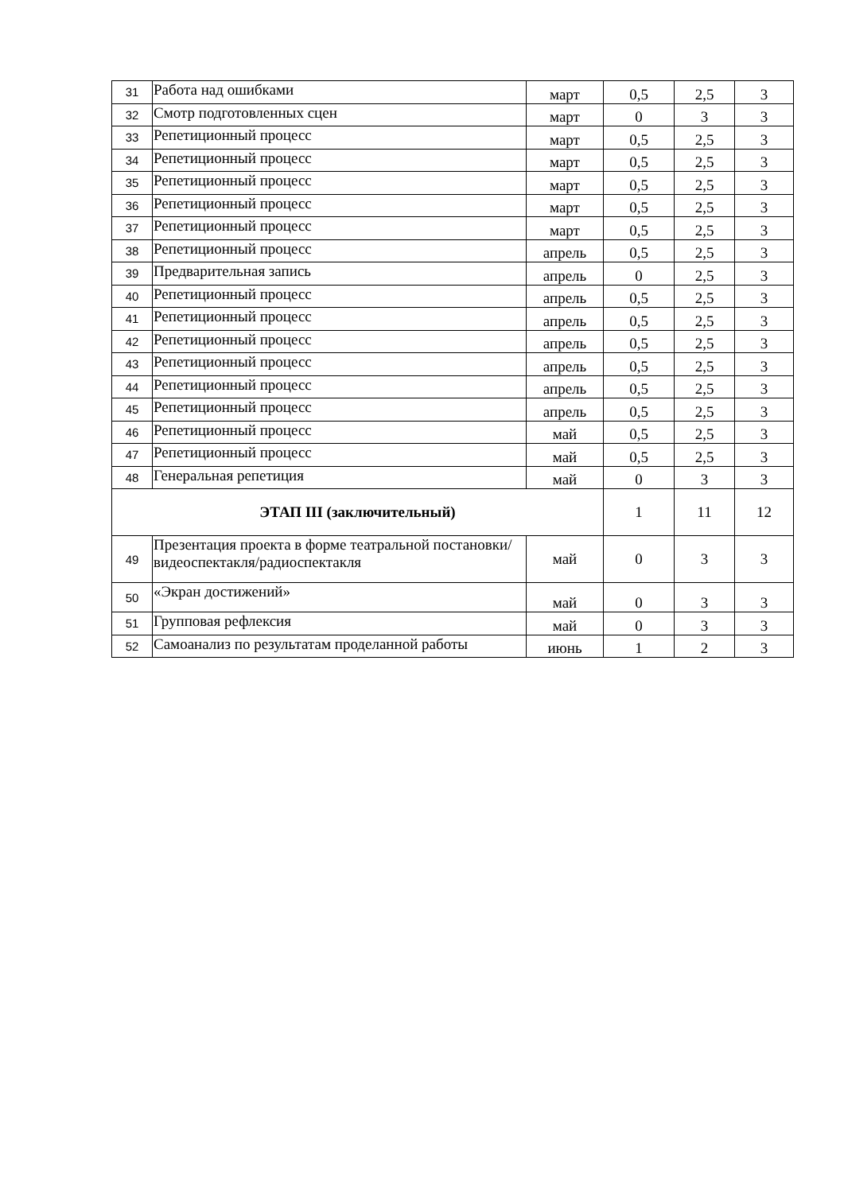| 31 | Работа над ошибками | март | 0,5 | 2,5 | 3 |
| 32 | Смотр подготовленных сцен | март | 0 | 3 | 3 |
| 33 | Репетиционный процесс | март | 0,5 | 2,5 | 3 |
| 34 | Репетиционный процесс | март | 0,5 | 2,5 | 3 |
| 35 | Репетиционный процесс | март | 0,5 | 2,5 | 3 |
| 36 | Репетиционный процесс | март | 0,5 | 2,5 | 3 |
| 37 | Репетиционный процесс | март | 0,5 | 2,5 | 3 |
| 38 | Репетиционный процесс | апрель | 0,5 | 2,5 | 3 |
| 39 | Предварительная запись | апрель | 0 | 2,5 | 3 |
| 40 | Репетиционный процесс | апрель | 0,5 | 2,5 | 3 |
| 41 | Репетиционный процесс | апрель | 0,5 | 2,5 | 3 |
| 42 | Репетиционный процесс | апрель | 0,5 | 2,5 | 3 |
| 43 | Репетиционный процесс | апрель | 0,5 | 2,5 | 3 |
| 44 | Репетиционный процесс | апрель | 0,5 | 2,5 | 3 |
| 45 | Репетиционный процесс | апрель | 0,5 | 2,5 | 3 |
| 46 | Репетиционный процесс | май | 0,5 | 2,5 | 3 |
| 47 | Репетиционный процесс | май | 0,5 | 2,5 | 3 |
| 48 | Генеральная репетиция | май | 0 | 3 | 3 |
| ЭТАП III (заключительный) | | | 1 | 11 | 12 |
| 49 | Презентация проекта в форме театральной постановки/видеоспектакля/радиоспектакля | май | 0 | 3 | 3 |
| 50 | «Экран достижений» | май | 0 | 3 | 3 |
| 51 | Групповая рефлексия | май | 0 | 3 | 3 |
| 52 | Самоанализ по результатам проделанной работы | июнь | 1 | 2 | 3 |